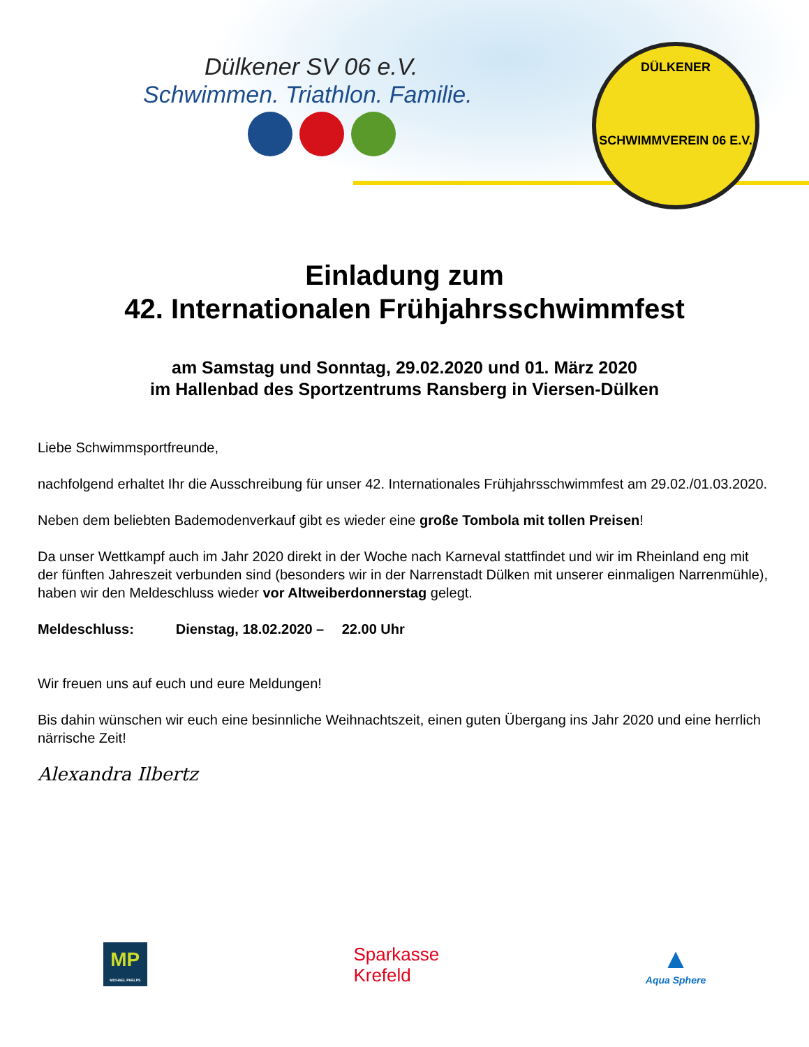Dülkener SV 06 e.V.
Schwimmen. Triathlon. Familie.
DÜLKENER
SCHWIMMVEREIN 06 E.V.
Einladung zum
42. Internationalen Frühjahrsschwimmfest
am Samstag und Sonntag, 29.02.2020 und 01. März 2020
im Hallenbad des Sportzentrums Ransberg in Viersen-Dülken
Liebe Schwimmsportfreunde,
nachfolgend erhaltet Ihr die Ausschreibung für unser 42. Internationales Frühjahrsschwimmfest am 29.02./01.03.2020.
Neben dem beliebten Bademodenverkauf gibt es wieder eine große Tombola mit tollen Preisen!
Da unser Wettkampf auch im Jahr 2020 direkt in der Woche nach Karneval stattfindet und wir im Rheinland eng mit der fünften Jahreszeit verbunden sind (besonders wir in der Narrenstadt Dülken mit unserer einmaligen Narrenmühle), haben wir den Meldeschluss wieder vor Altweiberdonnerstag gelegt.
Meldeschluss: Dienstag, 18.02.2020 – 22.00 Uhr
Wir freuen uns auf euch und eure Meldungen!
Bis dahin wünschen wir euch eine besinnliche Weihnachtszeit, einen guten Übergang ins Jahr 2020 und eine herrlich närrische Zeit!
Alexandra Ilbertz
MP
MICHAEL PHELPS
Sparkasse
Krefeld
▲
Aqua Sphere